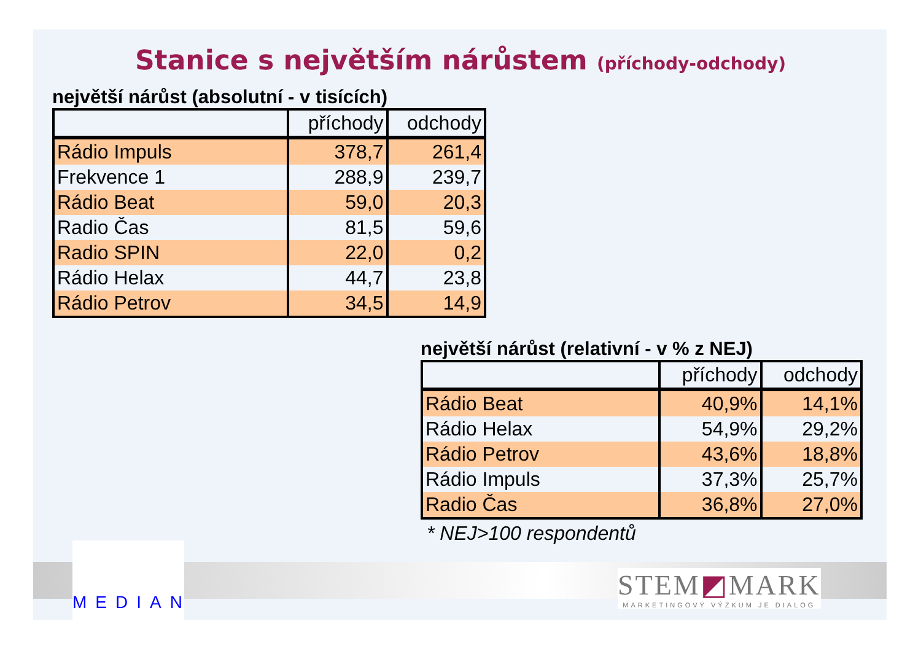Stanice s největším nárůstem (příchody-odchody)
největší nárůst (absolutní - v tisících)
| | příchody | odchody |
| --- | --- | --- |
| Rádio Impuls | 378,7 | 261,4 |
| Frekvence 1 | 288,9 | 239,7 |
| Rádio Beat | 59,0 | 20,3 |
| Radio Čas | 81,5 | 59,6 |
| Radio SPIN | 22,0 | 0,2 |
| Rádio Helax | 44,7 | 23,8 |
| Rádio Petrov | 34,5 | 14,9 |
největší nárůst (relativní - v % z NEJ)
| | příchody | odchody |
| --- | --- | --- |
| Rádio Beat | 40,9% | 14,1% |
| Rádio Helax | 54,9% | 29,2% |
| Rádio Petrov | 43,6% | 18,8% |
| Rádio Impuls | 37,3% | 25,7% |
| Radio Čas | 36,8% | 27,0% |
* NEJ>100 respondentů
MEDIAN
STEM◩MARK
MARKETINGOVÝ VÝZKUM JE DIALOG